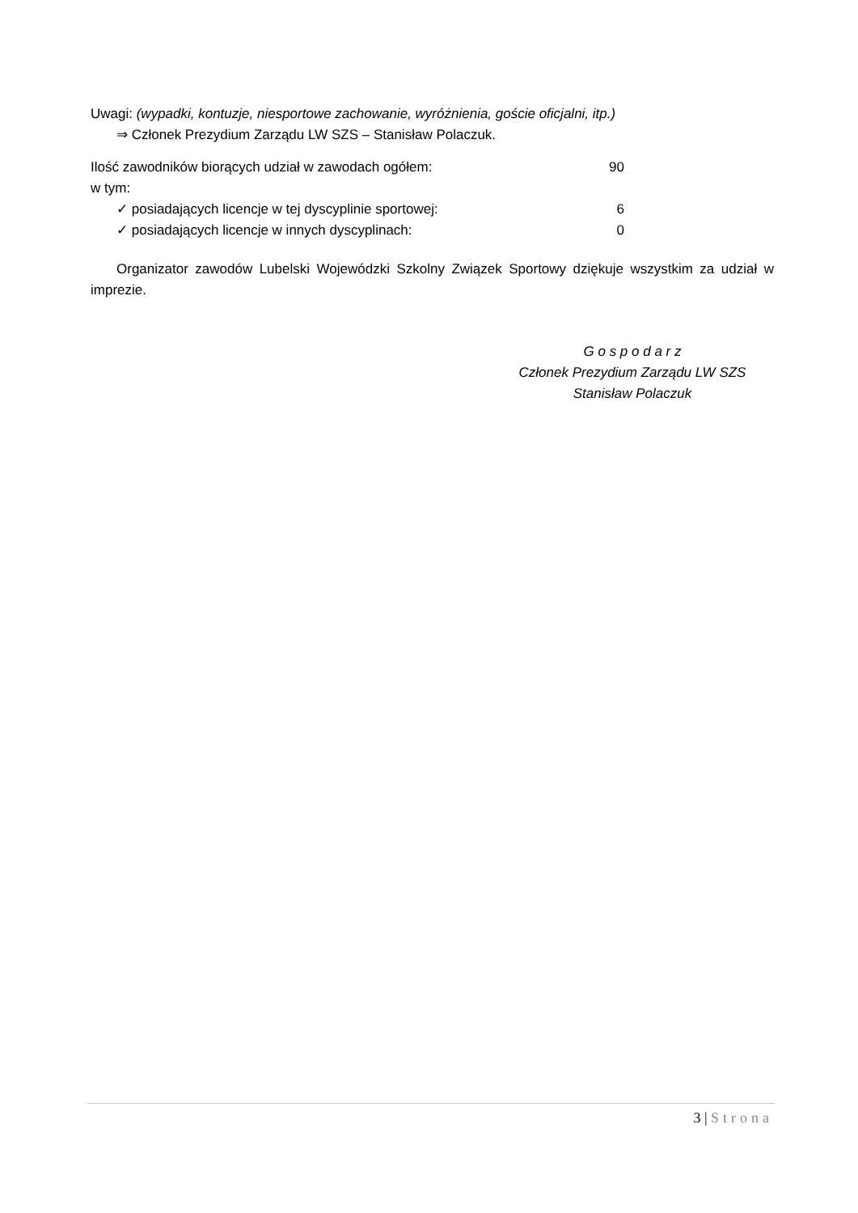Uwagi: (wypadki, kontuzje, niesportowe zachowanie, wyróżnienia, goście oficjalni, itp.)
⇒ Członek Prezydium Zarządu LW SZS – Stanisław Polaczuk.
Ilość zawodników biorących udział w zawodach ogółem: 90
w tym:
✓ posiadających licencje w tej dyscyplinie sportowej: 6
✓ posiadających licencje w innych dyscyplinach: 0
Organizator zawodów Lubelski Wojewódzki Szkolny Związek Sportowy dziękuje wszystkim za udział w imprezie.
G o s p o d a r z
Członek Prezydium Zarządu LW SZS
Stanisław Polaczuk
3 | Strona